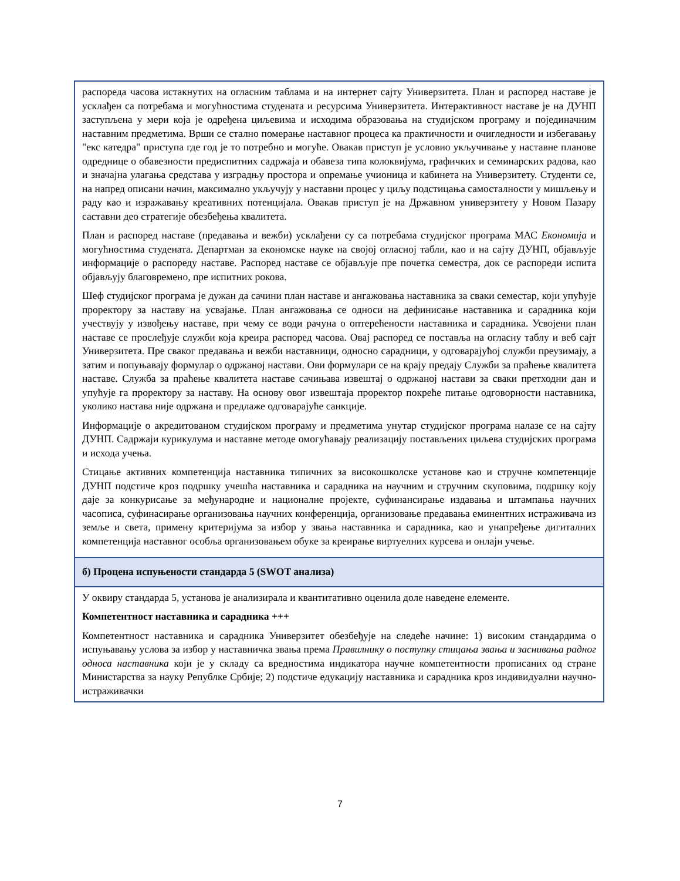| распореда часова истакнутих на огласним таблама и на интернет сајту Универзитета. План и распоред наставе је усклађен са потребама и могућностима студената и ресурсима Универзитета. Интерактивност наставе је на ДУНП заступљена у мери која је одређена циљевима и исходима образовања на студијском програму и појединачним наставним предметима. Врши се стално померање наставног процеса ка практичности и очигледности и избегавању "екс катедра" приступа где год је то потребно и могуће. Овакав приступ је условио укључивање у наставне планове одреднице о обавезности предиспитних садржаја и обавеза типа колоквијума, графичких и семинарских радова, као и значајна улагања средстава у изградњу простора и опремање учионица и кабинета на Универзитету. Студенти се, на напред описани начин, максимално укључују у наставни процес у циљу подстицања самосталности у мишљењу и раду као и изражавању креативних потенцијала. Овакав приступ је на Државном универзитету у Новом Пазару саставни део стратегије обезбеђења квалитета. План и распоред наставе (предавања и вежби) усклађени су са потребама студијског програма МАС Економија и могућностима студената. Департман за економске науке на својој огласној табли, као и на сајту ДУНП, објављује информације о распореду наставе. Распоред наставе се објављује пре почетка семестра, док се распореди испита објављују благовремено, пре испитних рокова. Шеф студијског програма је дужан да сачини план наставе и ангажовања наставника за сваки семестар, који упућује проректору за наставу на усвајање. План ангажовања се односи на дефинисање наставника и сарадника који учествују у извођењу наставе, при чему се води рачуна о оптерећености наставника и сарадника. Усвојени план наставе се прослеђује служби која креира распоред часова. Овај распоред се поставља на огласну таблу и веб сајт Универзитета. Пре сваког предавања и вежби наставници, односно сарадници, у одговарајућој служби преузимају, а затим и попуњавају формулар о одржаној настави. Ови формулари се на крају предају Служби за праћење квалитета наставе. Служба за праћење квалитета наставе сачињава извештај о одржаној настави за сваки претходни дан и упућује га проректору за наставу. На основу овог извештаја проректор покреће питање одговорности наставника, уколико настава није одржана и предлаже одговарајуће санкције. Информације о акредитованом студијском програму и предметима унутар студијског програма налазе се на сајту ДУНП. Садржаји курикулума и наставне методе омогућавају реализацију постављених циљева студијских програма и исхода учења. Стицање активних компетенција наставника типичних за високошколске установе као и стручне компетенције ДУНП подстиче кроз подршку учешћа наставника и сарадника на научним и стручним скуповима, подршку коју даје за конкурисање за међународне и националне пројекте, суфинансирање издавања и штампања научних часописа, суфинасирање организовања научних конференција, организовање предавања еминентних истраживача из земље и света, примену критеријума за избор у звања наставника и сарадника, као и унапређење дигиталних компетенција наставног особља организовањем обуке за креирање виртуелних курсева и онлајн учење. |
| б) Процена испуњености стандарда 5 (SWOT анализа) |
| У оквиру стандарда 5, установа је анализирала и квантитативно оценила доле наведене елементе. Компетентност наставника и сарадника +++ Компетентност наставника и сарадника Универзитет обезбеђује на следеће начине: 1) високим стандардима о испуњавању услова за избор у наставничка звања према Правилнику о поступку стицања звања и заснивања радног односа наставника који је у складу са вредностима индикатора научне компетентности прописаних од стране Министарства за науку Републке Србије; 2) подстиче едукацију наставника и сарадника кроз индивидуални научно-истраживачки |
7